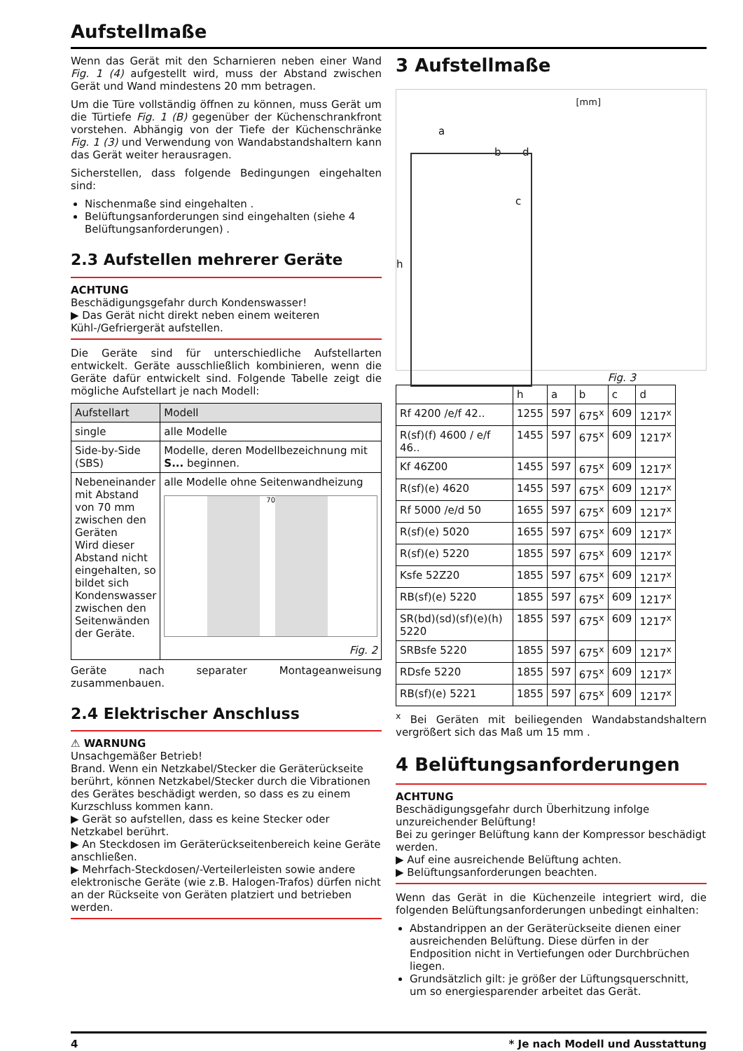Aufstellmaße
Wenn das Gerät mit den Scharnieren neben einer Wand Fig. 1 (4) aufgestellt wird, muss der Abstand zwischen Gerät und Wand mindestens 20 mm betragen.
Um die Türe vollständig öffnen zu können, muss Gerät um die Türtiefe Fig. 1 (B) gegenüber der Küchenschrankfront vorstehen. Abhängig von der Tiefe der Küchenschränke Fig. 1 (3) und Verwendung von Wandabstandshaltern kann das Gerät weiter herausragen.
Sicherstellen, dass folgende Bedingungen eingehalten sind:
Nischenmaße sind eingehalten .
Belüftungsanforderungen sind eingehalten (siehe 4 Belüftungsanforderungen) .
2.3 Aufstellen mehrerer Geräte
ACHTUNG
Beschädigungsgefahr durch Kondenswasser!
▶ Das Gerät nicht direkt neben einem weiteren Kühl-/Gefriergerät aufstellen.
Die Geräte sind für unterschiedliche Aufstellarten entwickelt. Geräte ausschließlich kombinieren, wenn die Geräte dafür entwickelt sind. Folgende Tabelle zeigt die mögliche Aufstellart je nach Modell:
| Aufstellart | Modell |
| --- | --- |
| single | alle Modelle |
| Side-by-Side (SBS) | Modelle, deren Modellbezeichnung mit S... beginnen. |
| Nebeneinander mit Abstand von 70 mm zwischen den Geräten Wird dieser Abstand nicht eingehalten, so bildet sich Kondenswasser zwischen den Seitenwänden der Geräte. | alle Modelle ohne Seitenwandheizung 70 Fig. 2 |
Geräte nach separater Montageanweisung zusammenbauen.
2.4 Elektrischer Anschluss
⚠ WARNUNG
Unsachgemäßer Betrieb!
Brand. Wenn ein Netzkabel/Stecker die Geräterückseite berührt, können Netzkabel/Stecker durch die Vibrationen des Gerätes beschädigt werden, so dass es zu einem Kurzschluss kommen kann.
▶ Gerät so aufstellen, dass es keine Stecker oder Netzkabel berührt.
▶ An Steckdosen im Geräterückseitenbereich keine Geräte anschließen.
▶ Mehrfach-Steckdosen/-Verteilerleisten sowie andere elektronische Geräte (wie z.B. Halogen-Trafos) dürfen nicht an der Rückseite von Geräten platziert und betrieben werden.
3 Aufstellmaße
[mm]
a
b d
c
h
Fig. 3
| | h | a | b | c | d |
| --- | --- | --- | --- | --- | --- |
| Rf 4200 /e/f 42.. | 1255 | 597 | 675<sup>x</sup> | 609 | 1217<sup>x</sup> |
| R(sf)(f) 4600 / e/f 46.. | 1455 | 597 | 675<sup>x</sup> | 609 | 1217<sup>x</sup> |
| Kf 46Z00 | 1455 | 597 | 675<sup>x</sup> | 609 | 1217<sup>x</sup> |
| R(sf)(e) 4620 | 1455 | 597 | 675<sup>x</sup> | 609 | 1217<sup>x</sup> |
| Rf 5000 /e/d 50 | 1655 | 597 | 675<sup>x</sup> | 609 | 1217<sup>x</sup> |
| R(sf)(e) 5020 | 1655 | 597 | 675<sup>x</sup> | 609 | 1217<sup>x</sup> |
| R(sf)(e) 5220 | 1855 | 597 | 675<sup>x</sup> | 609 | 1217<sup>x</sup> |
| Ksfe 52Z20 | 1855 | 597 | 675<sup>x</sup> | 609 | 1217<sup>x</sup> |
| RB(sf)(e) 5220 | 1855 | 597 | 675<sup>x</sup> | 609 | 1217<sup>x</sup> |
| SR(bd)(sd)(sf)(e)(h) 5220 | 1855 | 597 | 675<sup>x</sup> | 609 | 1217<sup>x</sup> |
| SRBsfe 5220 | 1855 | 597 | 675<sup>x</sup> | 609 | 1217<sup>x</sup> |
| RDsfe 5220 | 1855 | 597 | 675<sup>x</sup> | 609 | 1217<sup>x</sup> |
| RB(sf)(e) 5221 | 1855 | 597 | 675<sup>x</sup> | 609 | 1217<sup>x</sup> |
<sup>x</sup> Bei Geräten mit beiliegenden Wandabstandshaltern vergrößert sich das Maß um 15 mm .
4 Belüftungsanforderungen
ACHTUNG
Beschädigungsgefahr durch Überhitzung infolge unzureichender Belüftung!
Bei zu geringer Belüftung kann der Kompressor beschädigt werden.
▶ Auf eine ausreichende Belüftung achten.
▶ Belüftungsanforderungen beachten.
Wenn das Gerät in die Küchenzeile integriert wird, die folgenden Belüftungsanforderungen unbedingt einhalten:
Abstandrippen an der Geräterückseite dienen einer ausreichenden Belüftung. Diese dürfen in der Endposition nicht in Vertiefungen oder Durchbrüchen liegen.
Grundsätzlich gilt: je größer der Lüftungsquerschnitt, um so energiesparender arbeitet das Gerät.
4 * Je nach Modell und Ausstattung